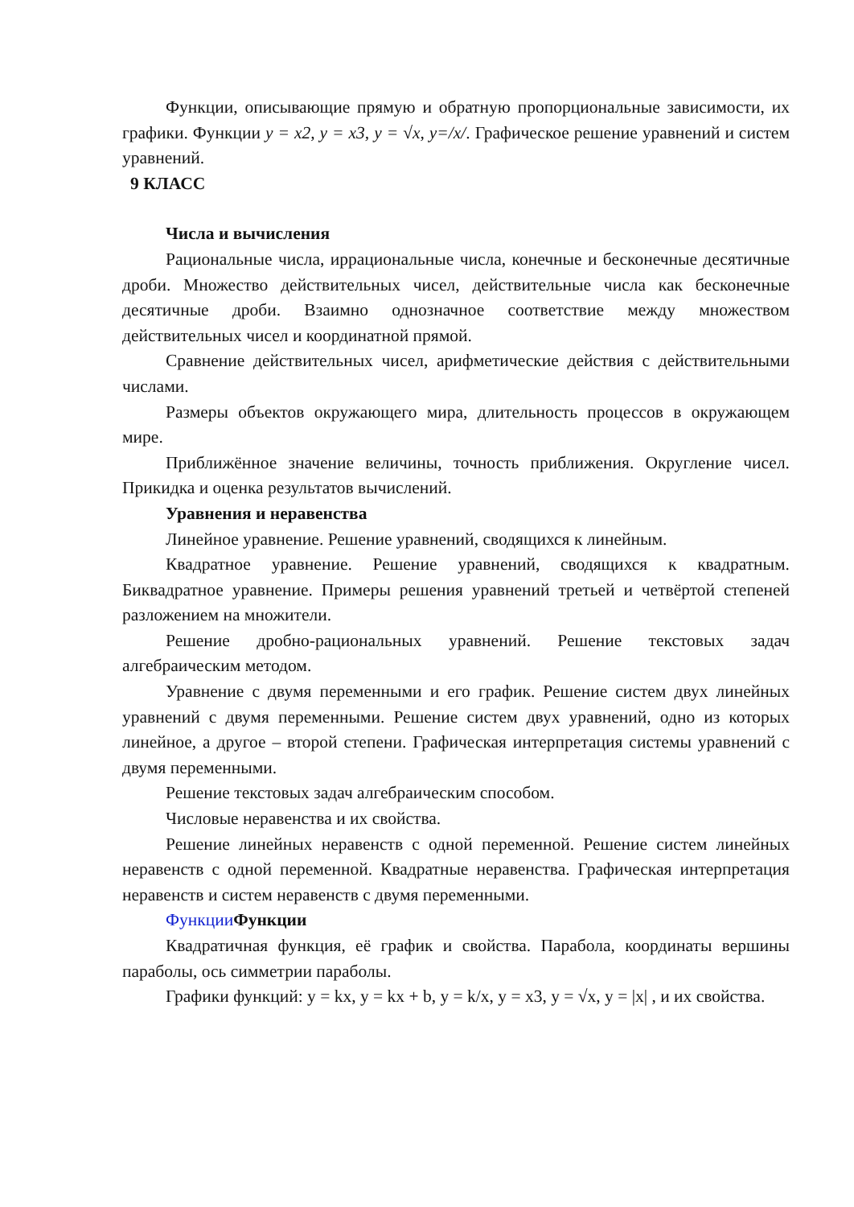Функции, описывающие прямую и обратную пропорциональные зависимости, их графики. Функции y = x2, y = x3, y = √x, y=/x/. Графическое решение уравнений и систем уравнений.
9 КЛАСС
Числа и вычисления
Рациональные числа, иррациональные числа, конечные и бесконечные десятичные дроби. Множество действительных чисел, действительные числа как бесконечные десятичные дроби. Взаимно однозначное соответствие между множеством действительных чисел и координатной прямой.
Сравнение действительных чисел, арифметические действия с действительными числами.
Размеры объектов окружающего мира, длительность процессов в окружающем мире.
Приближённое значение величины, точность приближения. Округление чисел. Прикидка и оценка результатов вычислений.
Уравнения и неравенства
Линейное уравнение. Решение уравнений, сводящихся к линейным.
Квадратное уравнение. Решение уравнений, сводящихся к квадратным. Биквадратное уравнение. Примеры решения уравнений третьей и четвёртой степеней разложением на множители.
Решение дробно-рациональных уравнений. Решение текстовых задач алгебраическим методом.
Уравнение с двумя переменными и его график. Решение систем двух линейных уравнений с двумя переменными. Решение систем двух уравнений, одно из которых линейное, а другое – второй степени. Графическая интерпретация системы уравнений с двумя переменными.
Решение текстовых задач алгебраическим способом.
Числовые неравенства и их свойства.
Решение линейных неравенств с одной переменной. Решение систем линейных неравенств с одной переменной. Квадратные неравенства. Графическая интерпретация неравенств и систем неравенств с двумя переменными.
Функции Функции
Квадратичная функция, её график и свойства. Парабола, координаты вершины параболы, ось симметрии параболы.
Графики функций: y = kx, y = kx + b, y = k/x, y = x3, y = √x, y = |x| , и их свойства.